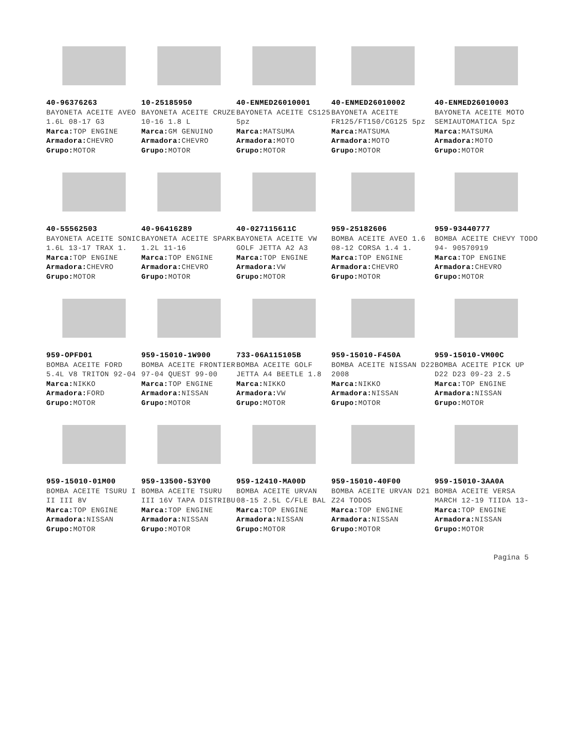40-96376263
BAYONETA ACEITE AVEO 1.6L 08-17 G3
Marca: TOP ENGINE
Armadora: CHEVRO
Grupo: MOTOR
10-25185950
BAYONETA ACEITE CRUZE 10-16 1.8 L
Marca: GM GENUINO
Armadora: CHEVRO
Grupo: MOTOR
40-ENMED26010001
BAYONETA ACEITE CS125 5pz
Marca: MATSUMA
Armadora: MOTO
Grupo: MOTOR
40-ENMED26010002
BAYONETA ACEITE FR125/FT150/CG125 5pz
Marca: MATSUMA
Armadora: MOTO
Grupo: MOTOR
40-ENMED26010003
BAYONETA ACEITE MOTO SEMIAUTOMATICA 5pz
Marca: MATSUMA
Armadora: MOTO
Grupo: MOTOR
40-55562503
BAYONETA ACEITE SONIC 1.6L 13-17 TRAX 1.
Marca: TOP ENGINE
Armadora: CHEVRO
Grupo: MOTOR
40-96416289
BAYONETA ACEITE SPARK 1.2L 11-16
Marca: TOP ENGINE
Armadora: CHEVRO
Grupo: MOTOR
40-027115611C
BAYONETA ACEITE VW GOLF JETTA A2 A3
Marca: TOP ENGINE
Armadora: VW
Grupo: MOTOR
959-25182606
BOMBA ACEITE AVEO 1.6 08-12 CORSA 1.4 1.
Marca: TOP ENGINE
Armadora: CHEVRO
Grupo: MOTOR
959-93440777
BOMBA ACEITE CHEVY TODO 94- 90570919
Marca: TOP ENGINE
Armadora: CHEVRO
Grupo: MOTOR
959-OPFD01
BOMBA ACEITE FORD 5.4L V8 TRITON 92-04
Marca: NIKKO
Armadora: FORD
Grupo: MOTOR
959-15010-1W900
BOMBA ACEITE FRONTIER 97-04 QUEST 99-00
Marca: TOP ENGINE
Armadora: NISSAN
Grupo: MOTOR
733-06A115105B
BOMBA ACEITE GOLF JETTA A4 BEETLE 1.8
Marca: NIKKO
Armadora: VW
Grupo: MOTOR
959-15010-F450A
BOMBA ACEITE NISSAN D22 2008
Marca: NIKKO
Armadora: NISSAN
Grupo: MOTOR
959-15010-VM00C
BOMBA ACEITE PICK UP D22 D23 09-23 2.5
Marca: TOP ENGINE
Armadora: NISSAN
Grupo: MOTOR
959-15010-01M00
BOMBA ACEITE TSURU I II III 8V
Marca: TOP ENGINE
Armadora: NISSAN
Grupo: MOTOR
959-13500-53Y00
BOMBA ACEITE TSURU III 16V TAPA DISTRIBU
Marca: TOP ENGINE
Armadora: NISSAN
Grupo: MOTOR
959-12410-MA00D
BOMBA ACEITE URVAN 08-15 2.5L C/FLE BAL
Marca: TOP ENGINE
Armadora: NISSAN
Grupo: MOTOR
959-15010-40F00
BOMBA ACEITE URVAN D21 Z24 TODOS
Marca: TOP ENGINE
Armadora: NISSAN
Grupo: MOTOR
959-15010-3AA0A
BOMBA ACEITE VERSA MARCH 12-19 TIIDA 13-
Marca: TOP ENGINE
Armadora: NISSAN
Grupo: MOTOR
Pagina 5